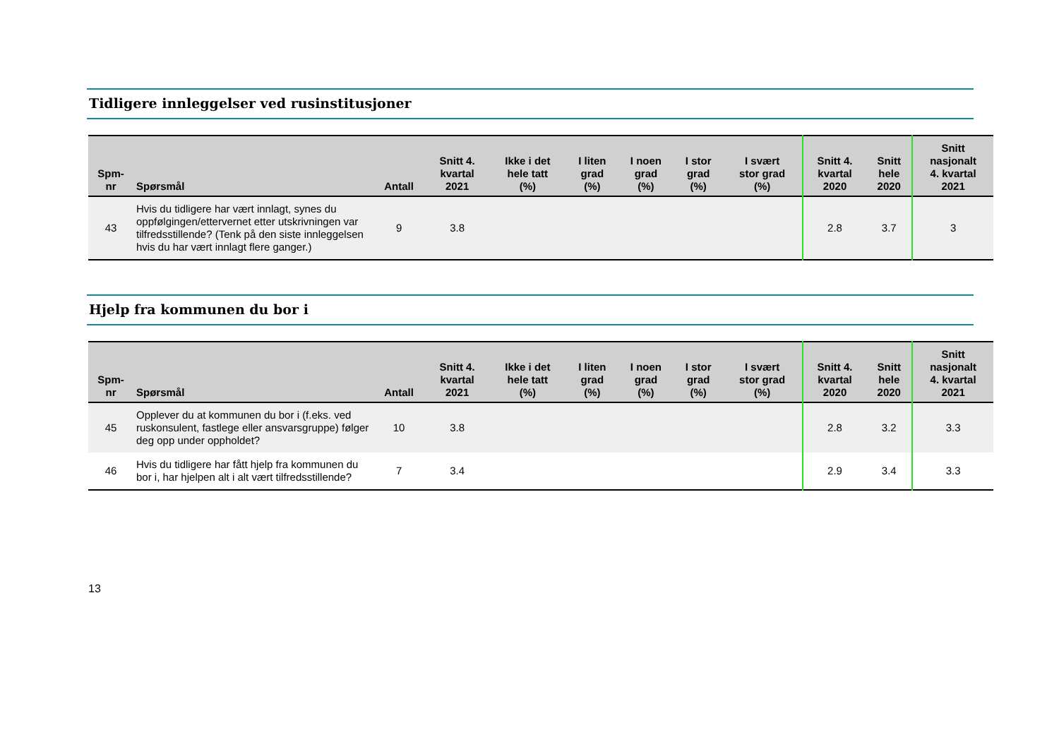Tidligere innleggelser ved rusinstitusjoner
| Spm- nr | Spørsmål | Antall | Snitt 4. kvartal 2021 | Ikke i det hele tatt (%) | I liten grad (%) | I noen grad (%) | I stor grad (%) | I svært stor grad (%) | Snitt 4. kvartal 2020 | Snitt hele 2020 | Snitt nasjonalt 4. kvartal 2021 |
| --- | --- | --- | --- | --- | --- | --- | --- | --- | --- | --- | --- |
| 43 | Hvis du tidligere har vært innlagt, synes du oppfølgingen/ettervernet etter utskrivningen var tilfredsstillende? (Tenk på den siste innleggelsen hvis du har vært innlagt flere ganger.) | 9 | 3.8 | | | | | | 2.8 | 3.7 | 3 |
Hjelp fra kommunen du bor i
| Spm- nr | Spørsmål | Antall | Snitt 4. kvartal 2021 | Ikke i det hele tatt (%) | I liten grad (%) | I noen grad (%) | I stor grad (%) | I svært stor grad (%) | Snitt 4. kvartal 2020 | Snitt hele 2020 | Snitt nasjonalt 4. kvartal 2021 |
| --- | --- | --- | --- | --- | --- | --- | --- | --- | --- | --- | --- |
| 45 | Opplever du at kommunen du bor i (f.eks. ved ruskonsulent, fastlege eller ansvarsgruppe) følger deg opp under oppholdet? | 10 | 3.8 | | | | | | 2.8 | 3.2 | 3.3 |
| 46 | Hvis du tidligere har fått hjelp fra kommunen du bor i, har hjelpen alt i alt vært tilfredsstillende? | 7 | 3.4 | | | | | | 2.9 | 3.4 | 3.3 |
13